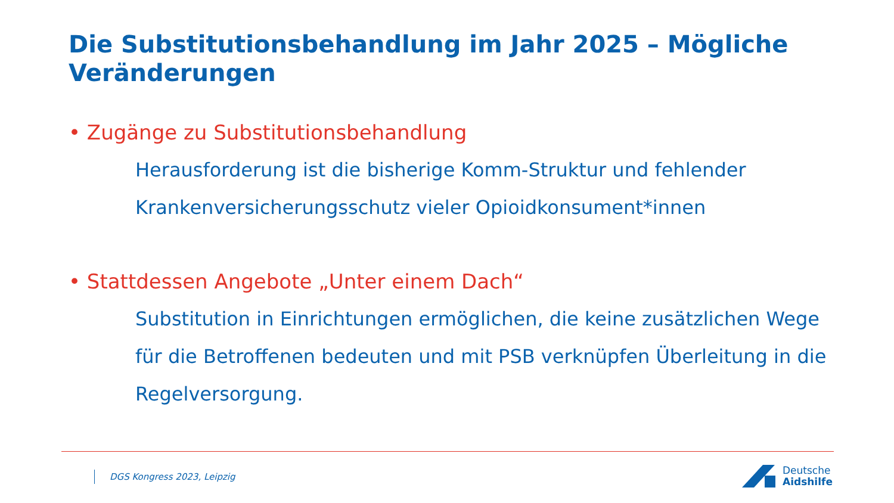Die Substitutionsbehandlung im Jahr 2025 – Mögliche Veränderungen
• Zugänge zu Substitutionsbehandlung
Herausforderung ist die bisherige Komm-Struktur und fehlender Krankenversicherungsschutz vieler Opioidkonsument*innen
• Stattdessen Angebote „Unter einem Dach“
Substitution in Einrichtungen ermöglichen, die keine zusätzlichen Wege für die Betroffenen bedeuten und mit PSB verknüpfen Überleitung in die Regelversorgung.
DGS Kongress 2023, Leipzig
Deutsche
Aidshilfe